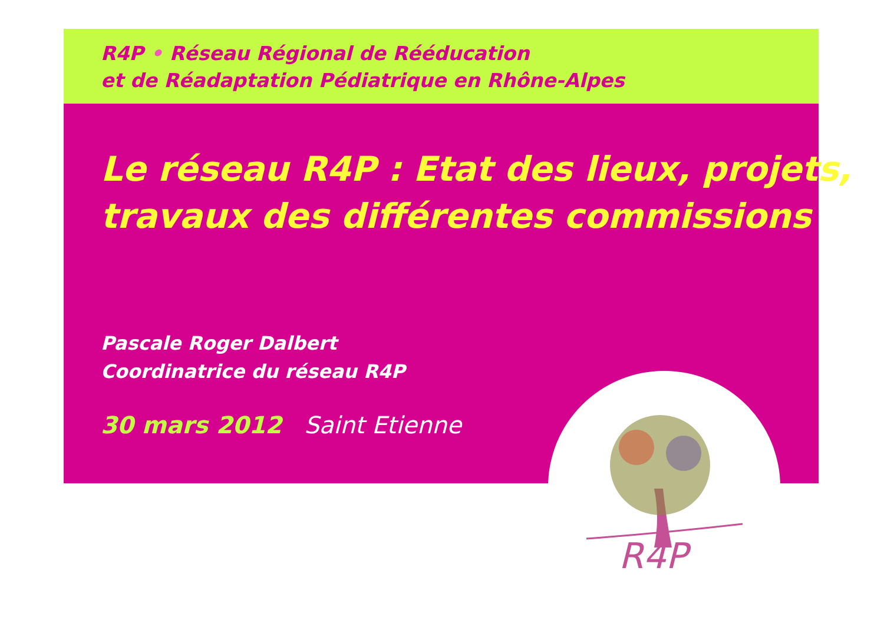R4P • Réseau Régional de Rééducation
et de Réadaptation Pédiatrique en Rhône-Alpes
Le réseau R4P : Etat des lieux, projets,
travaux des différentes commissions
Pascale Roger Dalbert
Coordinatrice du réseau R4P
30 mars 2012 Saint Etienne
R4P